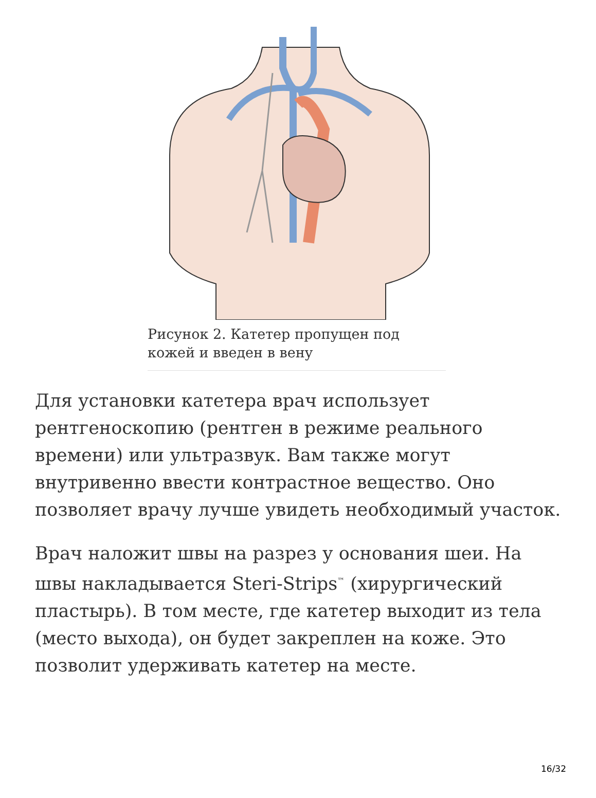Рисунок 2. Катетер пропущен под кожей и введен в вену
Для установки катетера врач использует рентгеноскопию (рентген в режиме реального времени) или ультразвук. Вам также могут внутривенно ввести контрастное вещество. Оно позволяет врачу лучше увидеть необходимый участок.
Врач наложит швы на разрез у основания шеи. На швы накладывается Steri-Strips<sup>™</sup> (хирургический пластырь). В том месте, где катетер выходит из тела (место выхода), он будет закреплен на коже. Это позволит удерживать катетер на месте.
16/32